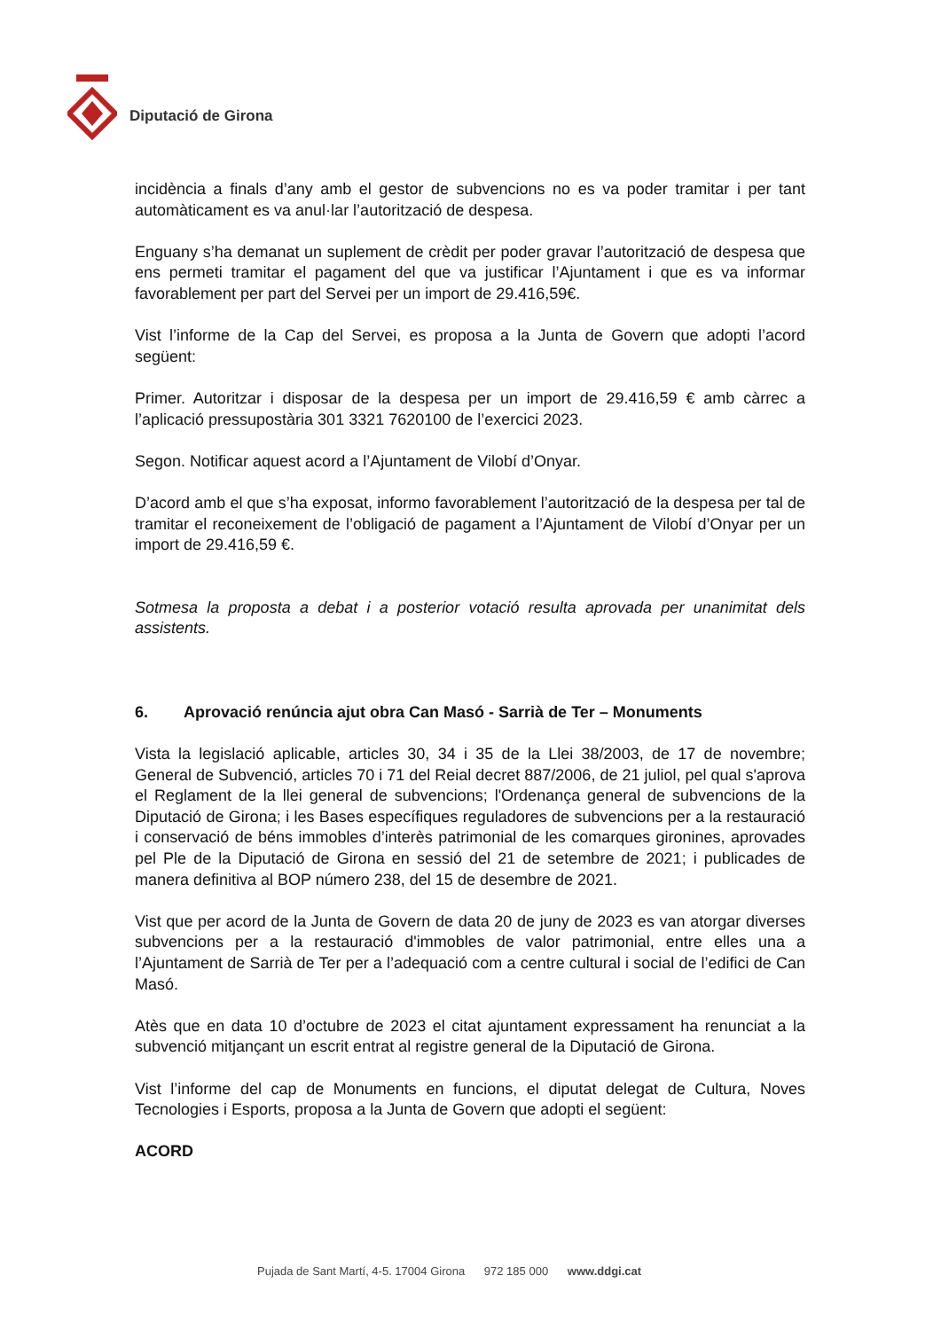Diputació de Girona
incidència a finals d’any amb el gestor de subvencions no es va poder tramitar i per tant automàticament es va anul·lar l’autorització de despesa.
Enguany s’ha demanat un suplement de crèdit per poder gravar l’autorització de despesa que ens permeti tramitar el pagament del que va justificar l’Ajuntament i que es va informar favorablement per part del Servei per un import de 29.416,59€.
Vist l’informe de la Cap del Servei, es proposa a la Junta de Govern que adopti l’acord següent:
Primer. Autoritzar i disposar de la despesa per un import de 29.416,59 € amb càrrec a l’aplicació pressupostària 301 3321 7620100 de l’exercici 2023.
Segon. Notificar aquest acord a l’Ajuntament de Vilobí d’Onyar.
D’acord amb el que s’ha exposat, informo favorablement l’autorització de la despesa per tal de tramitar el reconeixement de l’obligació de pagament a l’Ajuntament de Vilobí d’Onyar per un import de 29.416,59 €.
Sotmesa la proposta a debat i a posterior votació resulta aprovada per unanimitat dels assistents.
6. Aprovació renúncia ajut obra Can Masó - Sarrià de Ter – Monuments
Vista la legislació aplicable, articles 30, 34 i 35 de la Llei 38/2003, de 17 de novembre; General de Subvenció, articles 70 i 71 del Reial decret 887/2006, de 21 juliol, pel qual s'aprova el Reglament de la llei general de subvencions; l'Ordenança general de subvencions de la Diputació de Girona; i les Bases específiques reguladores de subvencions per a la restauració i conservació de béns immobles d’interès patrimonial de les comarques gironines, aprovades pel Ple de la Diputació de Girona en sessió del 21 de setembre de 2021; i publicades de manera definitiva al BOP número 238, del 15 de desembre de 2021.
Vist que per acord de la Junta de Govern de data 20 de juny de 2023 es van atorgar diverses subvencions per a la restauració d'immobles de valor patrimonial, entre elles una a l’Ajuntament de Sarrià de Ter per a l’adequació com a centre cultural i social de l’edifici de Can Masó.
Atès que en data 10 d’octubre de 2023 el citat ajuntament expressament ha renunciat a la subvenció mitjançant un escrit entrat al registre general de la Diputació de Girona.
Vist l’informe del cap de Monuments en funcions, el diputat delegat de Cultura, Noves Tecnologies i Esports, proposa a la Junta de Govern que adopti el següent:
ACORD
Pujada de Sant Martí, 4-5. 17004 Girona 972 185 000 www.ddgi.cat